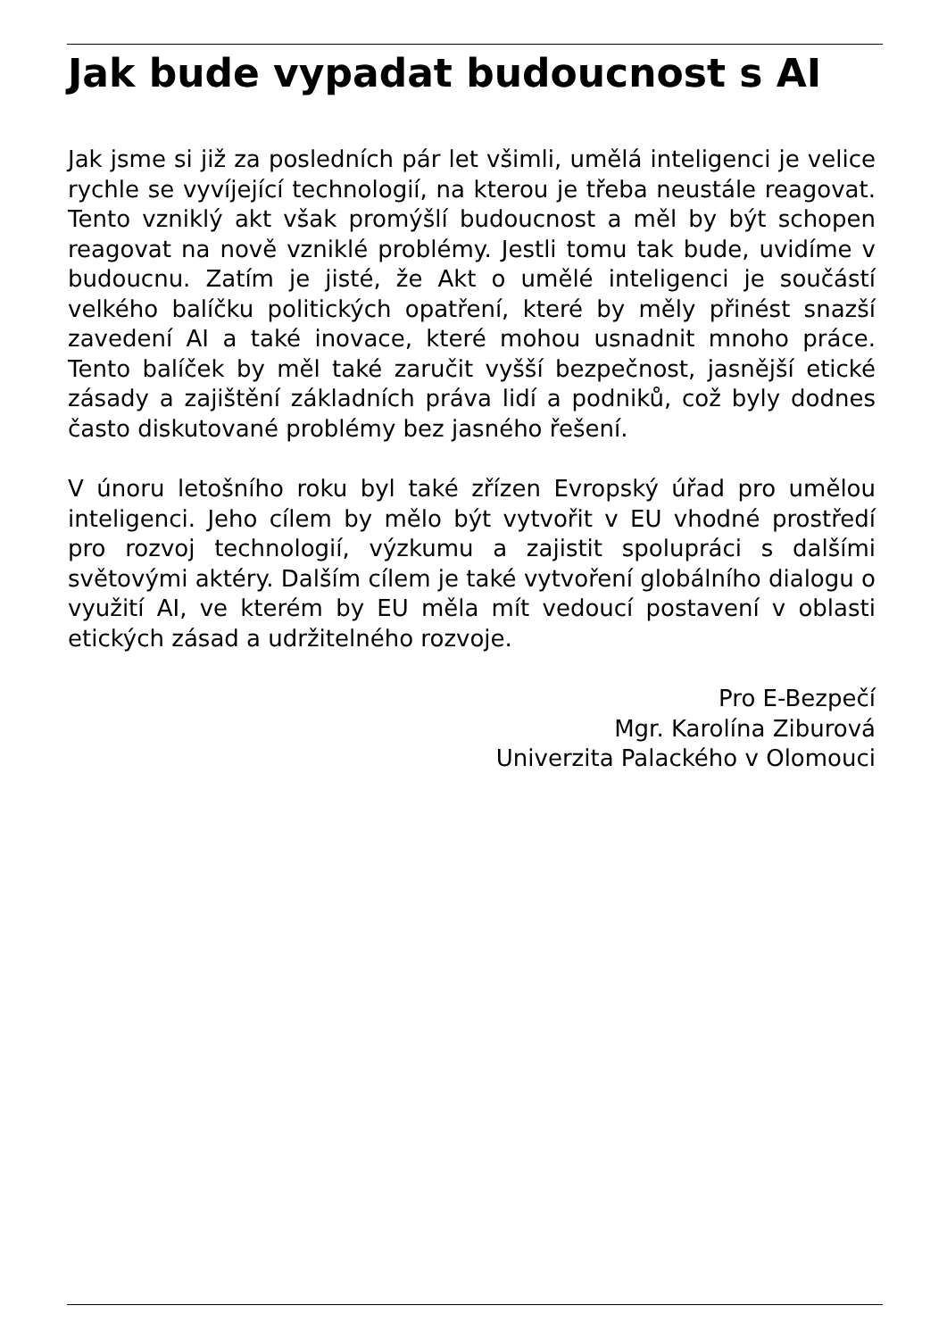Jak bude vypadat budoucnost s AI
Jak jsme si již za posledních pár let všimli, umělá inteligenci je velice rychle se vyvíjející technologií, na kterou je třeba neustále reagovat. Tento vzniklý akt však promýšlí budoucnost a měl by být schopen reagovat na nově vzniklé problémy. Jestli tomu tak bude, uvidíme v budoucnu. Zatím je jisté, že Akt o umělé inteligenci je součástí velkého balíčku politických opatření, které by měly přinést snazší zavedení AI a také inovace, které mohou usnadnit mnoho práce. Tento balíček by měl také zaručit vyšší bezpečnost, jasnější etické zásady a zajištění základních práva lidí a podniků, což byly dodnes často diskutované problémy bez jasného řešení.
V únoru letošního roku byl také zřízen Evropský úřad pro umělou inteligenci. Jeho cílem by mělo být vytvořit v EU vhodné prostředí pro rozvoj technologií, výzkumu a zajistit spolupráci s dalšími světovými aktéry. Dalším cílem je také vytvoření globálního dialogu o využití AI, ve kterém by EU měla mít vedoucí postavení v oblasti etických zásad a udržitelného rozvoje.
Pro E-Bezpečí
Mgr. Karolína Ziburová
Univerzita Palackého v Olomouci